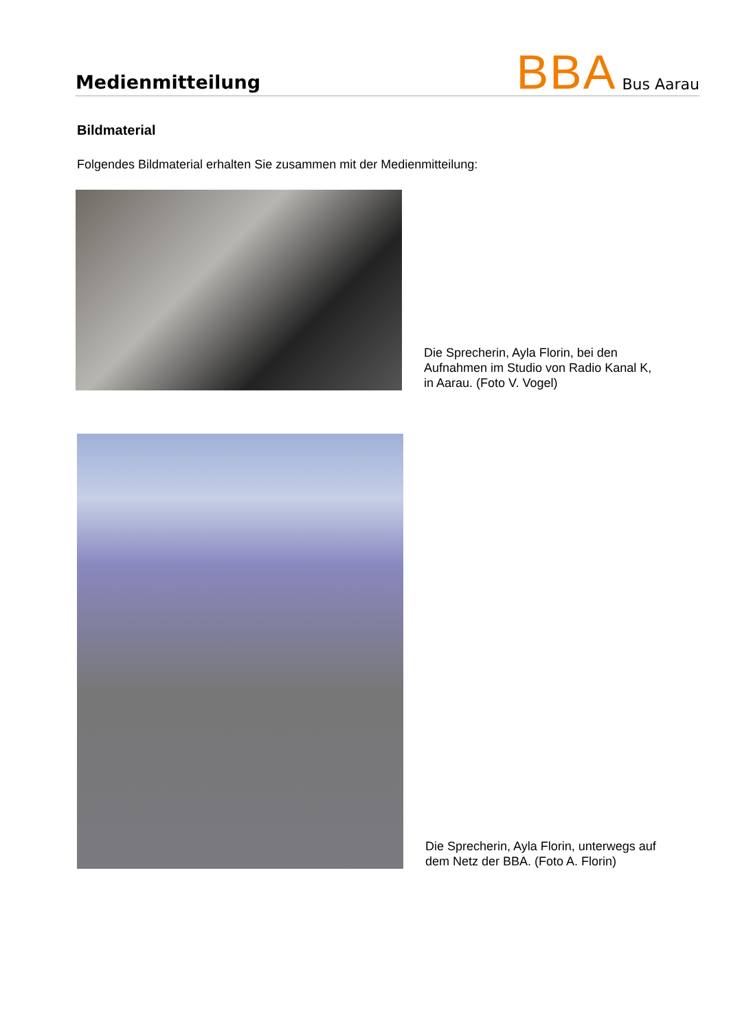Medienmitteilung
BBA Bus Aarau
Bildmaterial
Folgendes Bildmaterial erhalten Sie zusammen mit der Medienmitteilung:
Die Sprecherin, Ayla Florin, bei den
Aufnahmen im Studio von Radio Kanal K,
in Aarau. (Foto V. Vogel)
Die Sprecherin, Ayla Florin, unterwegs auf
dem Netz der BBA. (Foto A. Florin)